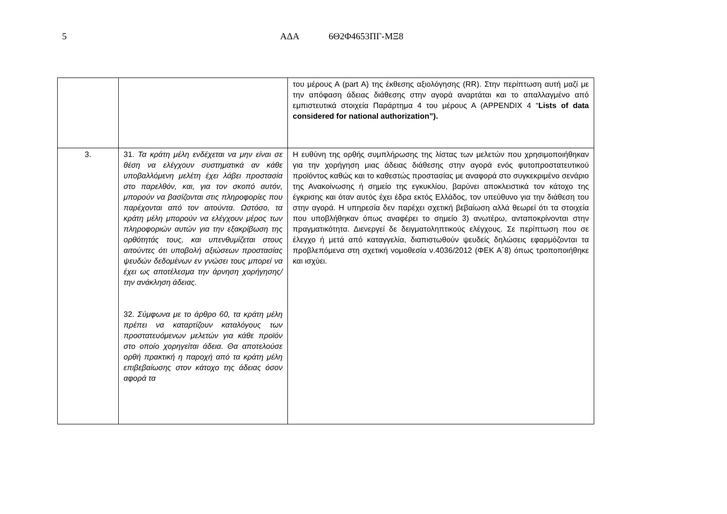5 ΑΔΑ 6Θ2Φ4653ΠΓ-ΜΞ8
| | | του μέρους Α (part A) της έκθεσης αξιολόγησης (RR). Στην περίπτωση αυτή μαζί με την απόφαση άδειας διάθεσης στην αγορά αναρτάται και το απαλλαγμένο από εμπιστευτικά στοιχεία Παράρτημα 4 του μέρους Α (APPENDIX 4 “ Lists of data considered for national authorization”). |
| 3. | 31. Τα κράτη μέλη ενδέχεται να μην είναι σε θέση να ελέγχουν συστηματικά αν κάθε υποβαλλόμενη μελέτη έχει λάβει προστασία στο παρελθόν, και, για τον σκοπό αυτόν, μπορούν να βασίζονται στις πληροφορίες που παρέχονται από τον αιτούντα. Ωστόσο, τα κράτη μέλη μπορούν να ελέγχουν μέρος των πληροφοριών αυτών για την εξακρίβωση της ορθότητάς τους, και υπενθυμίζεται στους αιτούντες ότι υποβολή αξιώσεων προστασίας ψευδών δεδομένων εν γνώσει τους μπορεί να έχει ως αποτέλεσμα την άρνηση χορήγησης/την ανάκληση άδειας. 32. Σύμφωνα με το άρθρο 60, τα κράτη μέλη πρέπει να καταρτίζουν καταλόγους των προστατευόμενων μελετών για κάθε προϊόν στο οποίο χορηγείται άδεια. Θα αποτελούσε ορθή πρακτική η παροχή από τα κράτη μέλη επιβεβαίωσης στον κάτοχο της άδειας όσον αφορά τα | Η ευθύνη της ορθής συμπλήρωσης της λίστας των μελετών που χρησιμοποιήθηκαν για την χορήγηση μιας άδειας διάθεσης στην αγορά ενός φυτοπροστατευτικού προϊόντος καθώς και το καθεστώς προστασίας με αναφορά στο συγκεκριμένο σενάριο της Ανακοίνωσης ή σημείο της εγκυκλίου, βαρύνει αποκλειστικά τον κάτοχο της έγκρισης και όταν αυτός έχει έδρα εκτός Ελλάδος, τον υπεύθυνο για την διάθεση του στην αγορά. Η υπηρεσία δεν παρέχει σχετική βεβαίωση αλλά θεωρεί ότι τα στοιχεία που υποβλήθηκαν όπως αναφέρει το σημείο 3) ανωτέρω, ανταποκρίνονται στην πραγματικότητα. Διενεργεί δε δειγματοληπτικούς ελέγχους. Σε περίπτωση που σε έλεγχο ή μετά από καταγγελία, διαπιστωθούν ψευδείς δηλώσεις εφαρμόζονται τα προβλεπόμενα στη σχετική νομοθεσία ν.4036/2012 (ΦΕΚ Α΄8) όπως τροποποιήθηκε και ισχύει. |